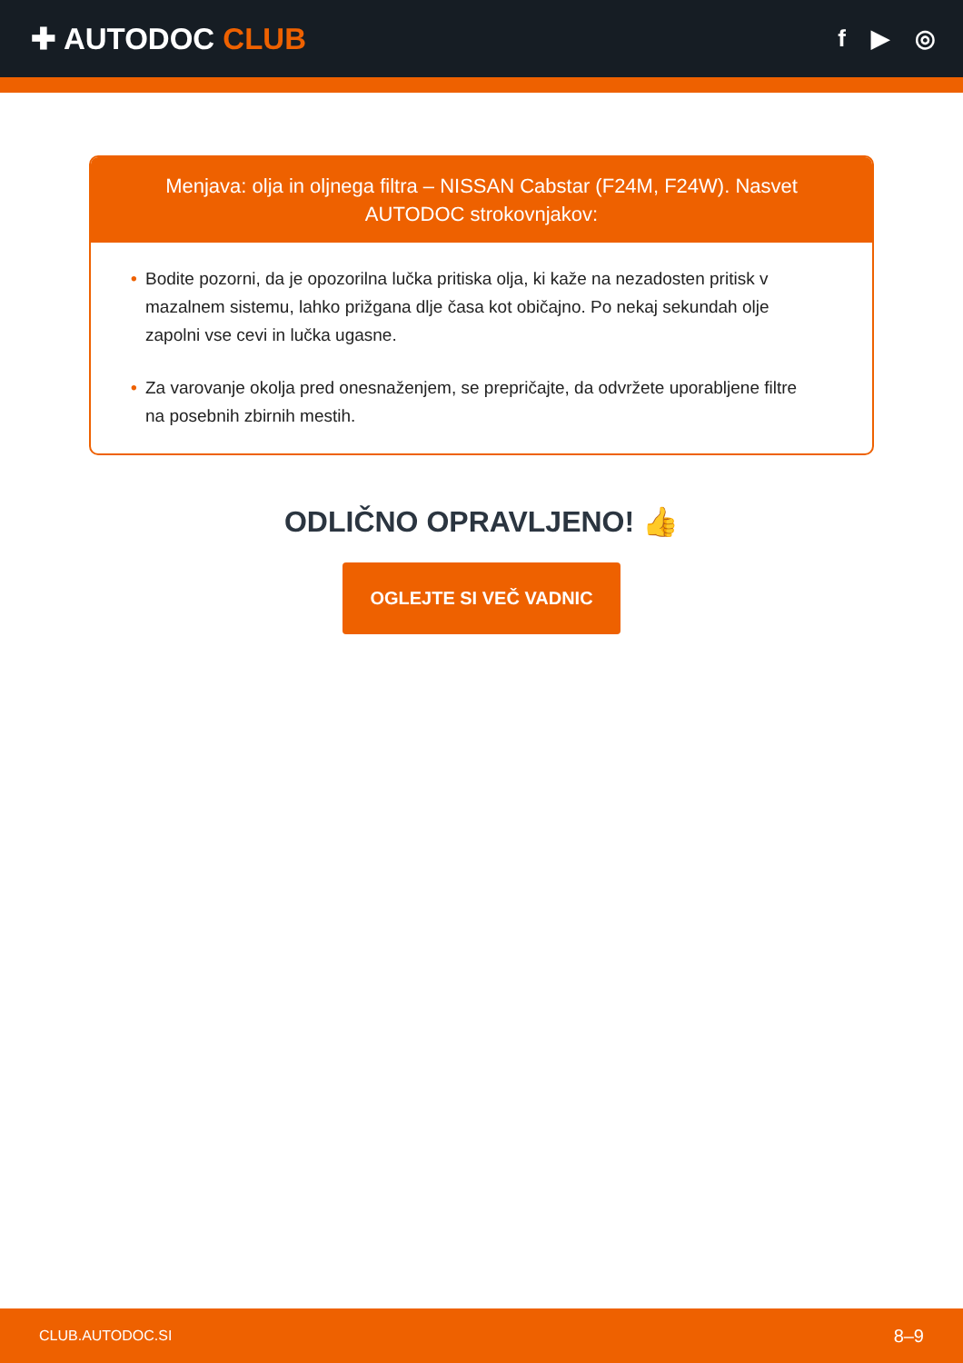✚ AUTODOC CLUB
f ▶ ◎
Menjava: olja in oljnega filtra – NISSAN Cabstar (F24M, F24W). Nasvet AUTODOC strokovnjakov:
• Bodite pozorni, da je opozorilna lučka pritiska olja, ki kaže na nezadosten pritisk v mazalnem sistemu, lahko prižgana dlje časa kot običajno. Po nekaj sekundah olje zapolni vse cevi in lučka ugasne.
• Za varovanje okolja pred onesnaženjem, se prepričajte, da odvržete uporabljene filtre na posebnih zbirnih mestih.
ODLIČNO OPRAVLJENO! 👍
OGLEJTE SI VEČ VADNIC
CLUB.AUTODOC.SI 8–9